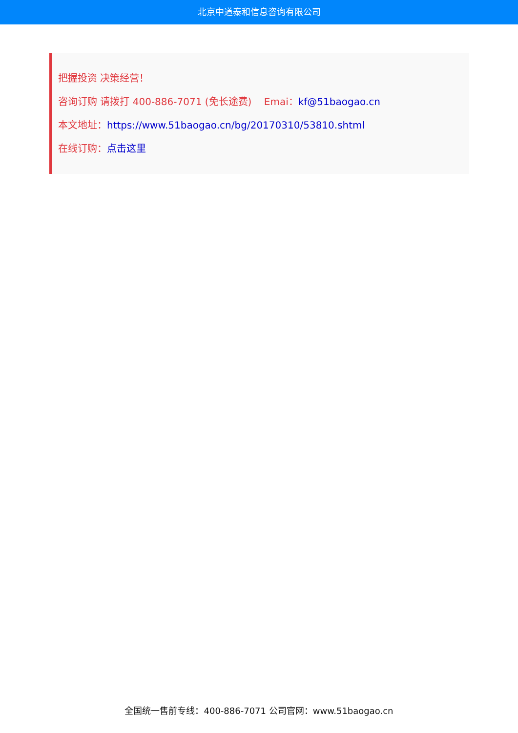北京中道泰和信息咨询有限公司
把握投资 决策经营！
咨询订购 请拨打 400-886-7071 (免长途费) Emai：kf@51baogao.cn
本文地址：https://www.51baogao.cn/bg/20170310/53810.shtml
在线订购：点击这里
全国统一售前专线：400-886-7071 公司官网：www.51baogao.cn